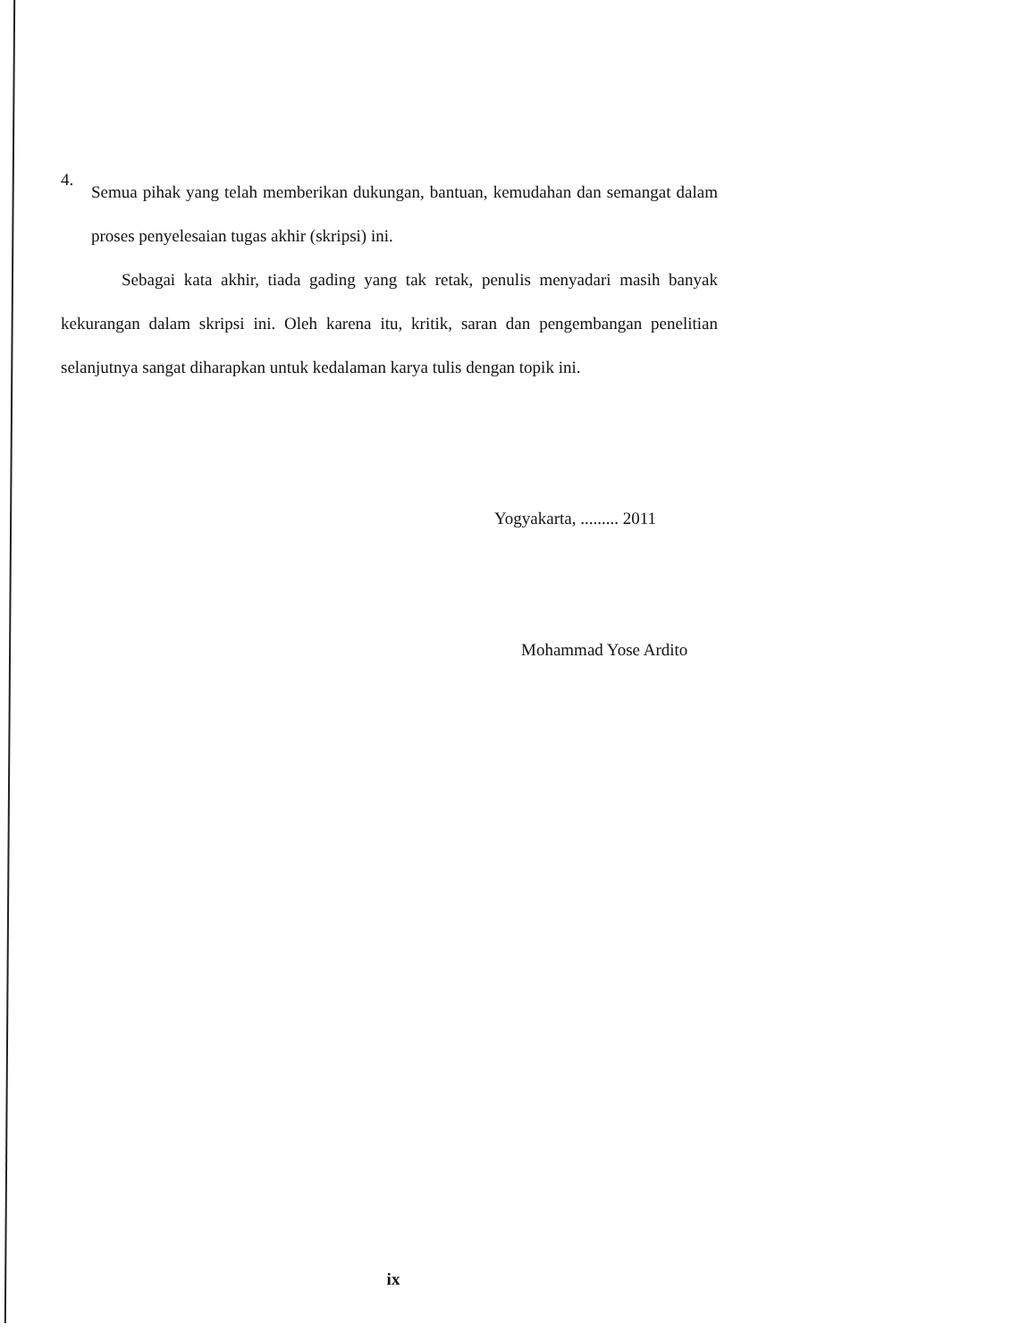4.
Semua pihak yang telah memberikan dukungan, bantuan, kemudahan dan semangat dalam proses penyelesaian tugas akhir (skripsi) ini.
Sebagai kata akhir, tiada gading yang tak retak, penulis menyadari masih banyak kekurangan dalam skripsi ini. Oleh karena itu, kritik, saran dan pengembangan penelitian selanjutnya sangat diharapkan untuk kedalaman karya tulis dengan topik ini.
Yogyakarta, ......... 2011
Mohammad Yose Ardito
ix